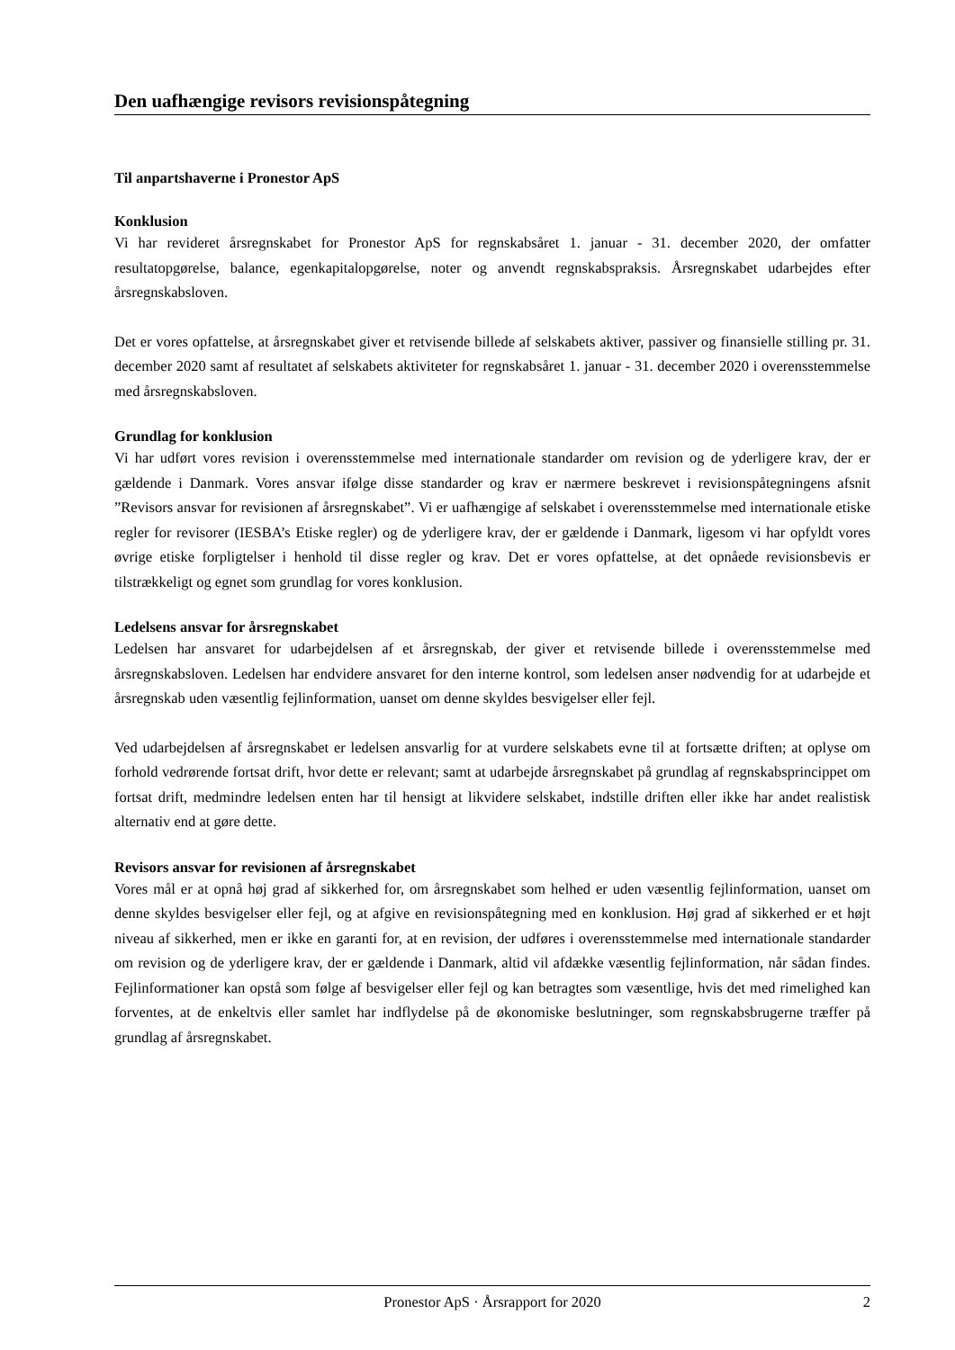Den uafhængige revisors revisionspåtegning
Til anpartshaverne i Pronestor ApS
Konklusion
Vi har revideret årsregnskabet for Pronestor ApS for regnskabsåret 1. januar - 31. december 2020, der omfatter resultatopgørelse, balance, egenkapitalopgørelse, noter og anvendt regnskabspraksis. Årsregnskabet udarbejdes efter årsregnskabsloven.
Det er vores opfattelse, at årsregnskabet giver et retvisende billede af selskabets aktiver, passiver og finansielle stilling pr. 31. december 2020 samt af resultatet af selskabets aktiviteter for regnskabsåret 1. januar - 31. december 2020 i overensstemmelse med årsregnskabsloven.
Grundlag for konklusion
Vi har udført vores revision i overensstemmelse med internationale standarder om revision og de yderligere krav, der er gældende i Danmark. Vores ansvar ifølge disse standarder og krav er nærmere beskrevet i revisionspåtegningens afsnit ”Revisors ansvar for revisionen af årsregnskabet”. Vi er uafhængige af selskabet i overensstemmelse med internationale etiske regler for revisorer (IESBA’s Etiske regler) og de yderligere krav, der er gældende i Danmark, ligesom vi har opfyldt vores øvrige etiske forpligtelser i henhold til disse regler og krav. Det er vores opfattelse, at det opnåede revisionsbevis er tilstrækkeligt og egnet som grundlag for vores konklusion.
Ledelsens ansvar for årsregnskabet
Ledelsen har ansvaret for udarbejdelsen af et årsregnskab, der giver et retvisende billede i overensstemmelse med årsregnskabsloven. Ledelsen har endvidere ansvaret for den interne kontrol, som ledelsen anser nødvendig for at udarbejde et årsregnskab uden væsentlig fejlinformation, uanset om denne skyldes besvigelser eller fejl.
Ved udarbejdelsen af årsregnskabet er ledelsen ansvarlig for at vurdere selskabets evne til at fortsætte driften; at oplyse om forhold vedrørende fortsat drift, hvor dette er relevant; samt at udarbejde årsregnskabet på grundlag af regnskabsprincippet om fortsat drift, medmindre ledelsen enten har til hensigt at likvidere selskabet, indstille driften eller ikke har andet realistisk alternativ end at gøre dette.
Revisors ansvar for revisionen af årsregnskabet
Vores mål er at opnå høj grad af sikkerhed for, om årsregnskabet som helhed er uden væsentlig fejlinformation, uanset om denne skyldes besvigelser eller fejl, og at afgive en revisionspåtegning med en konklusion. Høj grad af sikkerhed er et højt niveau af sikkerhed, men er ikke en garanti for, at en revision, der udføres i overensstemmelse med internationale standarder om revision og de yderligere krav, der er gældende i Danmark, altid vil afdække væsentlig fejlinformation, når sådan findes. Fejlinformationer kan opstå som følge af besvigelser eller fejl og kan betragtes som væsentlige, hvis det med rimelighed kan forventes, at de enkeltvis eller samlet har indflydelse på de økonomiske beslutninger, som regnskabsbrugerne træffer på grundlag af årsregnskabet.
Pronestor ApS · Årsrapport for 2020 2